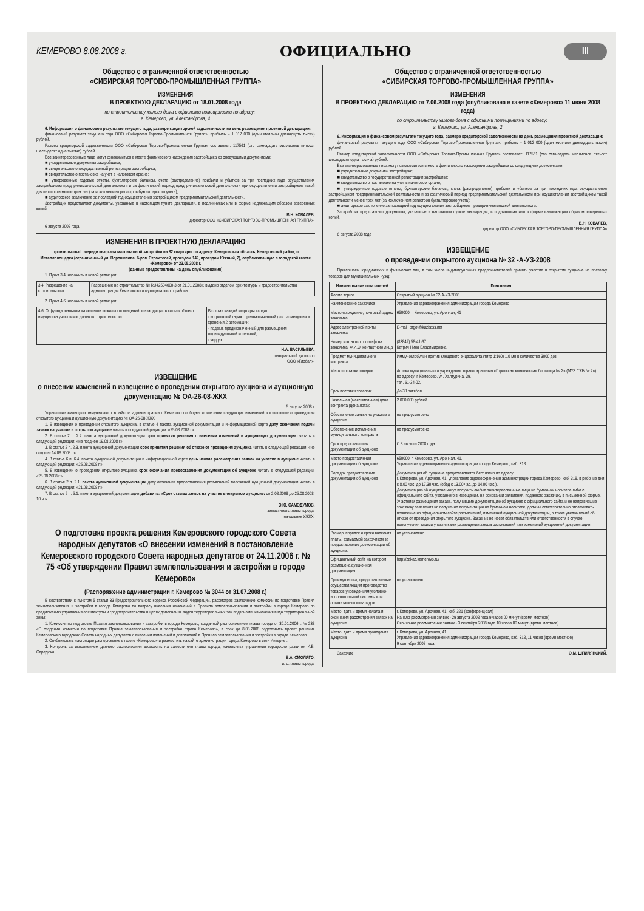КЕМЕРОВО 8.08.2008 г. ОФИЦИАЛЬНО III
Общество с ограниченной ответственностью
«СИБИРСКАЯ ТОРГОВО-ПРОМЫШЛЕННАЯ ГРУППА»
ИЗМЕНЕНИЯ
В ПРОЕКТНУЮ ДЕКЛАРАЦИЮ от 18.01.2008 года
по строительству жилого дома с офисными помещениями по адресу:
г. Кемерово, ул. Александрова, 4
6. Информация о финансовом результате текущего года, размере кредиторской задолженности на день размещения проектной декларации:
финансовый результат текущего года ООО «Сибирская Торгово-Промышленная Группа»: прибыль – 1 012 000 (один миллион двенадцать тысяч) рублей.
Размер кредиторской задолженности ООО «Сибирская Торгово-Промышленная Группа» составляет: 117561 (сто семнадцать миллионов пятьсот шестьдесят одна тысяча) рублей.
Все заинтересованные лица могут ознакомиться в месте фактического нахождения застройщика со следующими документами:
■ учредительные документы застройщика;
■ свидетельство о государственной регистрации застройщика;
■ свидетельство о постановке на учет в налоговом органе;
■ утвержденные годовые отчеты, бухгалтерские балансы, счета (распределение) прибыли и убытков за три последних года осуществления застройщиком предпринимательской деятельности и за фактический период предпринимательской деятельности при осуществлении застройщиком такой деятельности менее трех лет (за исключением регистров бухгалтерского учета);
■ аудиторское заключение за последний год осуществления застройщиком предпринимательской деятельности.
Застройщик представляет документы, указанные в настоящем пункте декларации, в подлинниках или в форме надлежащим образом заверенных копий.
В.Н. КОВАЛЕВ,
директор ООО «СИБИРСКАЯ ТОРГОВО-ПРОМЫШЛЕННАЯ ГРУППА».
6 августа 2008 года
ИЗМЕНЕНИЯ В ПРОЕКТНУЮ ДЕКЛАРАЦИЮ
строительства I очереди квартала малоэтажной застройки на 82 квартиры по адресу: Кемеровская область, Кемеровский район, п. Металлплощадка (ограниченный ул. Ворошилова, б-ром Строителей, проездом 142, проездом Южный, 2), опубликованную в городской газете «Кемерово» от 23.05.2008 г.
(данные предоставлены на день опубликования)
1. Пункт 3.4. изложить в новой редакции:
| 3.4. Разрешение на строительство | Разрешение на строительство № RU42504000-3 от 21.01.2008 г. выдано отделом архитектуры и градостроительства администрации Кемеровского муниципального района. |
2. Пункт 4.6. изложить в новой редакции:
| 4.6. О функциональном назначении нежилых помещений, не входящих в состав общего имущества участников долевого строительства | В состав каждой квартиры входит: - встроенный гараж, предназначенный для размещения и хранения 2 автомашин; - подвал, предназначенный для размещения индивидуальной котельной; - чердак. |
Н.А. ВАСИЛЬЕВА,
генеральный директор
ООО «Глобал».
ИЗВЕЩЕНИЕ
о внесении изменений в извещение о проведении открытого аукциона и аукционную документацию № ОА-26-08-ЖКХ
5 августа 2008 г.
Управление жилищно-коммунального хозяйства администрации г. Кемерово сообщает о внесении следующих изменений в извещение о проведении открытого аукциона и аукционную документацию № ОА-26-08-ЖКХ:
1. В извещении о проведении открытого аукциона, в статье 4 пакета аукционной документации и информационной карте дату окончания подачи заявок на участие в открытом аукционе читать в следующей редакции: «25.08.2008 г».
2. В статье 2 п. 2.2. пакета аукционной документации срок принятия решения о внесении изменений в аукционную документацию читать в следующей редакции: «не позднее 19.08.2008 г».
3. В статье 2 п. 2.3. пакета аукционной документации срок принятия решения об отказе от проведения аукциона читать в следующей редакции: «не позднее 14.08.2008 г.».
4. В статье 6 п. 6.4. пакета аукционной документации и информационной карте день начала рассмотрения заявок на участие в аукционе читать в следующей редакции: «25.08.2008 г.».
5. В извещении о проведении открытого аукциона срок окончания предоставления документации об аукционе читать в следующей редакции: «25.08.2008 г.»
6. В статье 2 п. 2.1. пакета аукционной документации дату окончания предоставления разъяснений положений аукционной документации читать в следующей редакции: «21.08.2008 г.».
7. В статье 5 п. 5.1. пакета аукционной документации добавить: «Срок отзыва заявок на участие в открытом аукционе: со 2.08.2008 до 25.08.2008, 10 ч.».
О.Ю. САМОДУМОВ,
заместитель главы города,
начальник УЖКХ.
О подготовке проекта решения Кемеровского городского Совета народных депутатов «О внесении изменений в постановление Кемеровского городского Совета народных депутатов от 24.11.2006 г. № 75 «Об утверждении Правил землепользования и застройки в городе Кемерово»
(Распоряжение администрации г. Кемерово № 3044 от 31.07.2008 г.)
В соответствии с пунктом 5 статьи 33 Градостроительного кодекса Российской Федерации, рассмотрев заключение комиссии по подготовке Правил землепользования и застройки в городе Кемерово по вопросу внесения изменений в Правила землепользования и застройки в городе Кемерово по предложению управления архитектуры и градостроительства в целях дополнения видов территориальных зон подзонами, изменения вида территориальной зоны:
1. Комиссии по подготовке Правил землепользования и застройки в городе Кемерово, созданной распоряжением главы города от 30.01.2006 г. № 233 «О создании комиссии по подготовке Правил землепользования и застройки города Кемерово», в срок до 8.08.2008 подготовить проект решения Кемеровского городского Совета народных депутатов о внесении изменений и дополнений в Правила землепользования и застройки в городе Кемерово.
2. Опубликовать настоящее распоряжение в газете «Кемерово» и разместить на сайте администрации города Кемерово в сети Интернет.
3. Контроль за исполнением данного распоряжения возложить на заместителя главы города, начальника управления городского развития И.В. Середюка.
В.А. СМОЛЯГО,
и. о. главы города.
Общество с ограниченной ответственностью
«СИБИРСКАЯ ТОРГОВО-ПРОМЫШЛЕННАЯ ГРУППА»
ИЗМЕНЕНИЯ
В ПРОЕКТНУЮ ДЕКЛАРАЦИЮ от 7.06.2008 года (опубликована в газете «Кемерово» 11 июня 2008 года)
по строительству жилого дома с офисными помещениями по адресу:
г. Кемерово, ул. Александрова, 2
6. Информация о финансовом результате текущего года, размере кредиторской задолженности на день размещения проектной декларации:
финансовый результат текущего года ООО «Сибирская Торгово-Промышленная Группа»: прибыль – 1 012 000 (один миллион двенадцать тысяч) рублей.
Размер кредиторской задолженности ООО «Сибирская Торгово-Промышленная Группа» составляет: 117561 (сто семнадцать миллионов пятьсот шестьдесят одна тысяча) рублей.
Все заинтересованные лица могут ознакомиться в месте фактического нахождения застройщика со следующими документами:
■ учредительные документы застройщика;
■ свидетельство о государственной регистрации застройщика;
■ свидетельство о постановке на учет в налоговом органе;
■ утвержденные годовые отчеты, бухгалтерские балансы, счета (распределение) прибыли и убытков за три последних года осуществления застройщиком предпринимательской деятельности и за фактический период предпринимательской деятельности при осуществлении застройщиком такой деятельности менее трех лет (за исключением регистров бухгалтерского учета);
■ аудиторское заключение за последний год осуществления застройщиком предпринимательской деятельности.
Застройщик представляет документы, указанные в настоящем пункте декларации, в подлинниках или в форме надлежащим образом заверенных копий.
В.Н. КОВАЛЕВ,
директор ООО «СИБИРСКАЯ ТОРГОВО-ПРОМЫШЛЕННАЯ ГРУППА»
6 августа 2008 года
ИЗВЕЩЕНИЕ
о проведении открытого аукциона № 32 -А-УЗ-2008
Приглашаем юридических и физических лиц, в том числе индивидуальных предпринимателей принять участие в открытом аукционе на поставку товаров для муниципальных нужд:
| Наименование показателей | Пояснения |
| --- | --- |
| Форма торгов | Открытый аукцион № 32-А-УЗ-2008 |
| Наименование заказчика | Управление здравоохранения администрации города Кемерово |
| Местонахождение, почтовый адрес заказчика | 650000, г. Кемерово, ул. Арочная, 41 |
| Адрес электронной почты заказчика | E-mail: orgot@kuzbass.net |
| Номер контактного телефона заказчика, Ф.И.О. контактного лица | (83842) 58-41-67 Катрич Нина Владимировна |
| Предмет муниципального контракта: | Иммуноглобулин против клещевого энцефалита (титр 1:160) 1,0 мл в количестве 3000 доз; |
| Место поставки товаров: | Аптека муниципального учреждения здравоохранения «Городская клиническая больница № 2» (МУЗ "ГКБ № 2») по адресу: г. Кемерово, ул. Халтурина, 39, тел. 61-34-02. |
| Срок поставки товаров: | До 30 октября. |
| Начальная (максимальная) цена контракта (цена лота): | 2 000 000 рублей |
| Обеспечение заявки на участие в аукционе | не предусмотрено |
| Обеспечение исполнения муниципального контракта | не предусмотрено |
| Срок предоставления документации об аукционе | С 8 августа 2008 года |
| Место предоставления документации об аукционе | 650000, г. Кемерово, ул. Арочная, 41. Управление здравоохранения администрации города Кемерово, каб. 318. |
| Порядок предоставления документации об аукционе | Документация об аукционе предоставляется бесплатно по адресу: г. Кемерово, ул. Арочная, 41, управление здравоохранения администрации города Кемерово, каб. 318, в рабочие дни с 8.00 час. до 17.30 час. (обед с 13.00 час. до 14.00 час.). Документацию об аукционе могут получить любые заинтересованные лица на бумажном носителе либо с официального сайта, указанного в извещении, на основании заявления, поданного заказчику в письменной форме. Участники размещения заказа, получившие документацию об аукционе с официального сайта и не направившие заказчику заявления на получение документации на бумажном носителе, должны самостоятельно отслеживать появление на официальном сайте разъяснений, изменений аукционной документации, а также уведомлений об отказе от проведения открытого аукциона. Заказчик не несет обязательств или ответственности в случае неполучения такими участниками размещения заказа разъяснений или изменений аукционной документации. |
| Размер, порядок и сроки внесения платы, взимаемой заказчиком за предоставление документации об аукционе: | не установлено |
| Официальный сайт, на котором размещена аукционная документация | http://zakaz.kemerovo.ru/ |
| Преимущества, предоставляемые осуществляющим производство товаров учреждениям уголовно-исполнительной системы или организациям инвалидов: | не установлено |
| Место, дата и время начала и окончания рассмотрения заявок на аукционе | г. Кемерово, ул. Арочная, 41, каб. 321 (конференц-зал) Начало рассмотрения заявок - 29 августа 2008 года 9 часов 00 минут (время местное) Окончание рассмотрение заявок - 3 сентября 2008 года 10 часов 00 минут (время местное) |
| Место, дата и время проведения аукциона | г. Кемерово, ул. Арочная, 41. Управление здравоохранения администрации города Кемерово, каб. 318, 11 часов (время местное) 9 сентября 2008 года. |
Заказчик Э.М. ШПИЛЯНСКИЙ.